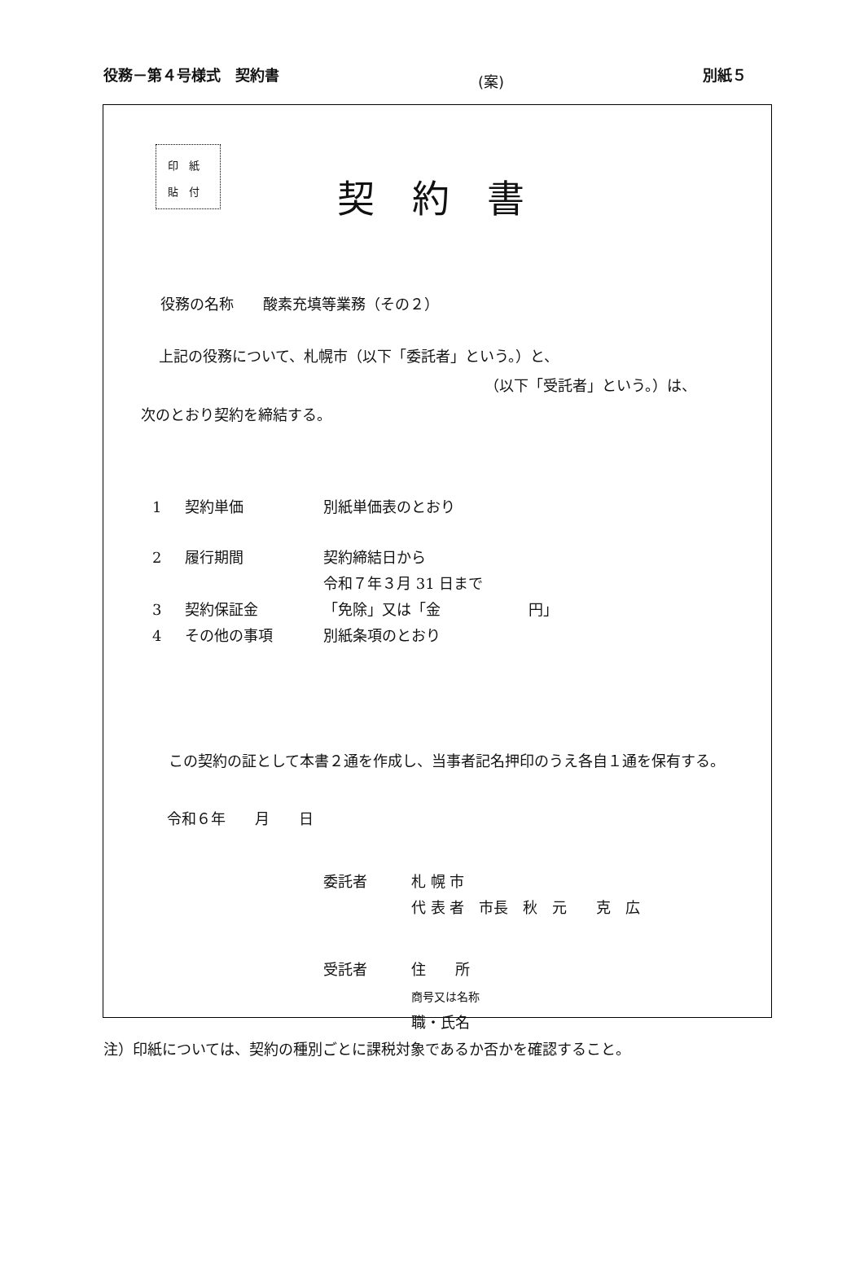役務－第４号様式　契約書 (案) 別紙５
印　紙
貼　付
契約書
役務の名称　　酸素充填等業務（その２）
上記の役務について、札幌市（以下「委託者」という。）と、
（以下「受託者」という。）は、
次のとおり契約を締結する。
1 契約単価 別紙単価表のとおり
2 履行期間 契約締結日から
令和７年３月 31 日まで
3 契約保証金 「免除」又は「金　　　　　　円」
4 その他の事項 別紙条項のとおり
この契約の証として本書２通を作成し、当事者記名押印のうえ各自１通を保有する。
令和６年　　月　　日
委託者 札 幌 市
代 表 者　市長　秋　元　　克　広
受託者 住　　所
商号又は名称
職・氏名
注）印紙については、契約の種別ごとに課税対象であるか否かを確認すること。